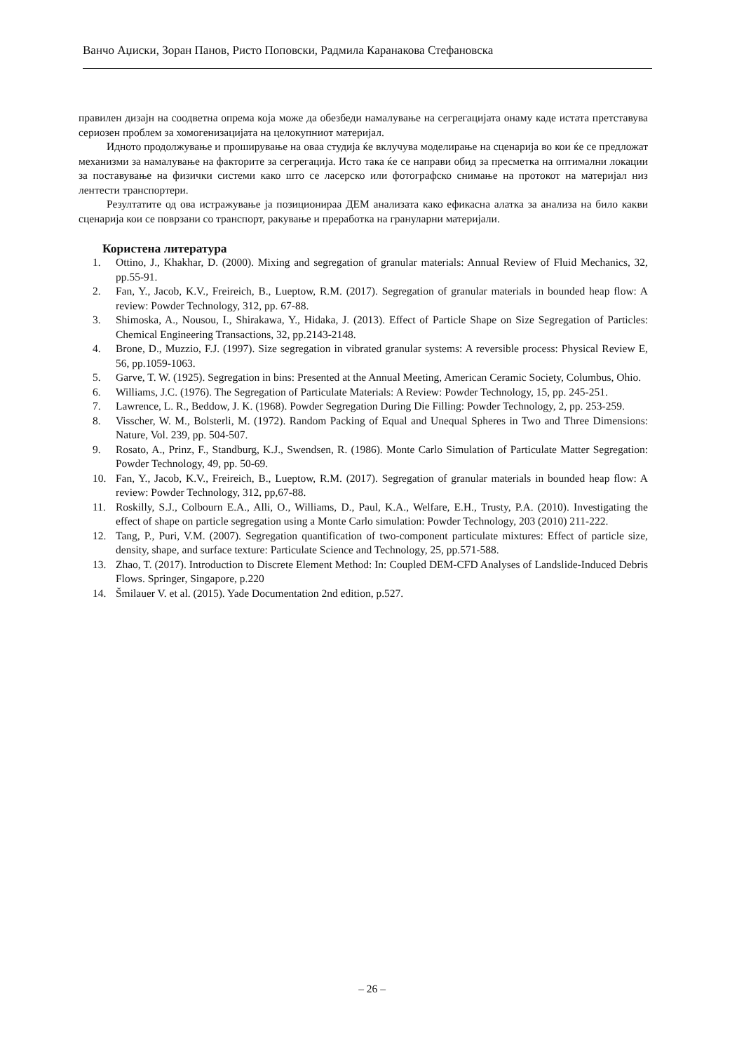Ванчо Аџиски, Зоран Панов, Ристо Поповски, Радмила Каранакова Стефановска
правилен дизајн на соодветна опрема која може да обезбеди намалување на сегрегацијата онаму каде истата претставува сериозен проблем за хомогенизацијата на целокупниот материјал.
Идното продолжување и проширување на оваа студија ќе вклучува моделирање на сценарија во кои ќе се предложат механизми за намалување на факторите за сегрегација. Исто така ќе се направи обид за пресметка на оптимални локации за поставување на физички системи како што се ласерско или фотографско снимање на протокот на материјал низ лентести транспортери.
Резултатите од ова истражување ја позиционираа ДЕМ анализата како ефикасна алатка за анализа на било какви сценарија кои се поврзани со транспорт, ракување и преработка на грануларни материјали.
Користена литература
1. Ottino, J., Khakhar, D. (2000). Mixing and segregation of granular materials: Annual Review of Fluid Mechanics, 32, pp.55-91.
2. Fan, Y., Jacob, K.V., Freireich, B., Lueptow, R.M. (2017). Segregation of granular materials in bounded heap flow: A review: Powder Technology, 312, pp. 67-88.
3. Shimoska, A., Nousou, I., Shirakawa, Y., Hidaka, J. (2013). Effect of Particle Shape on Size Segregation of Particles: Chemical Engineering Transactions, 32, pp.2143-2148.
4. Brone, D., Muzzio, F.J. (1997). Size segregation in vibrated granular systems: A reversible process: Physical Review E, 56, pp.1059-1063.
5. Garve, T. W. (1925). Segregation in bins: Presented at the Annual Meeting, American Ceramic Society, Columbus, Ohio.
6. Williams, J.C. (1976). The Segregation of Particulate Materials: A Review: Powder Technology, 15, pp. 245-251.
7. Lawrence, L. R., Beddow, J. K. (1968). Powder Segregation During Die Filling: Powder Technology, 2, pp. 253-259.
8. Visscher, W. M., Bolsterli, M. (1972). Random Packing of Equal and Unequal Spheres in Two and Three Dimensions: Nature, Vol. 239, pp. 504-507.
9. Rosato, A., Prinz, F., Standburg, K.J., Swendsen, R. (1986). Monte Carlo Simulation of Particulate Matter Segregation: Powder Technology, 49, pp. 50-69.
10. Fan, Y., Jacob, K.V., Freireich, B., Lueptow, R.M. (2017). Segregation of granular materials in bounded heap flow: A review: Powder Technology, 312, pp,67-88.
11. Roskilly, S.J., Colbourn E.A., Alli, O., Williams, D., Paul, K.A., Welfare, E.H., Trusty, P.A. (2010). Investigating the effect of shape on particle segregation using a Monte Carlo simulation: Powder Technology, 203 (2010) 211-222.
12. Tang, P., Puri, V.M. (2007). Segregation quantification of two-component particulate mixtures: Effect of particle size, density, shape, and surface texture: Particulate Science and Technology, 25, pp.571-588.
13. Zhao, T. (2017). Introduction to Discrete Element Method: In: Coupled DEM-CFD Analyses of Landslide-Induced Debris Flows. Springer, Singapore, p.220
14. Šmilauer V. et al. (2015). Yade Documentation 2nd edition, p.527.
– 26 –